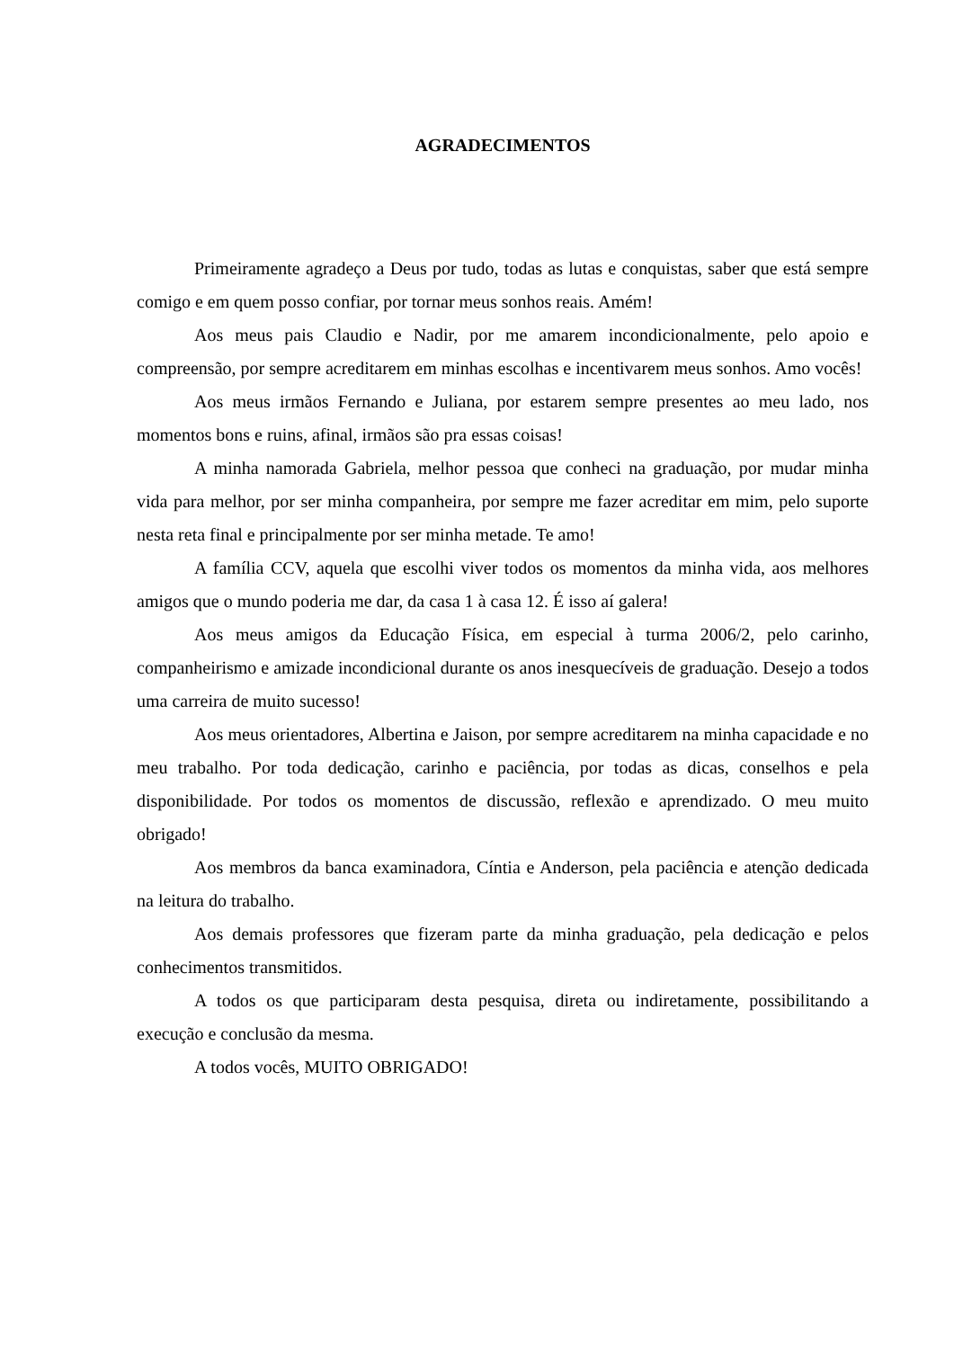AGRADECIMENTOS
Primeiramente agradeço a Deus por tudo, todas as lutas e conquistas, saber que está sempre comigo e em quem posso confiar, por tornar meus sonhos reais. Amém!
Aos meus pais Claudio e Nadir, por me amarem incondicionalmente, pelo apoio e compreensão, por sempre acreditarem em minhas escolhas e incentivarem meus sonhos. Amo vocês!
Aos meus irmãos Fernando e Juliana, por estarem sempre presentes ao meu lado, nos momentos bons e ruins, afinal, irmãos são pra essas coisas!
A minha namorada Gabriela, melhor pessoa que conheci na graduação, por mudar minha vida para melhor, por ser minha companheira, por sempre me fazer acreditar em mim, pelo suporte nesta reta final e principalmente por ser minha metade. Te amo!
A família CCV, aquela que escolhi viver todos os momentos da minha vida, aos melhores amigos que o mundo poderia me dar, da casa 1 à casa 12. É isso aí galera!
Aos meus amigos da Educação Física, em especial à turma 2006/2, pelo carinho, companheirismo e amizade incondicional durante os anos inesquecíveis de graduação. Desejo a todos uma carreira de muito sucesso!
Aos meus orientadores, Albertina e Jaison, por sempre acreditarem na minha capacidade e no meu trabalho. Por toda dedicação, carinho e paciência, por todas as dicas, conselhos e pela disponibilidade. Por todos os momentos de discussão, reflexão e aprendizado. O meu muito obrigado!
Aos membros da banca examinadora, Cíntia e Anderson, pela paciência e atenção dedicada na leitura do trabalho.
Aos demais professores que fizeram parte da minha graduação, pela dedicação e pelos conhecimentos transmitidos.
A todos os que participaram desta pesquisa, direta ou indiretamente, possibilitando a execução e conclusão da mesma.
A todos vocês, MUITO OBRIGADO!